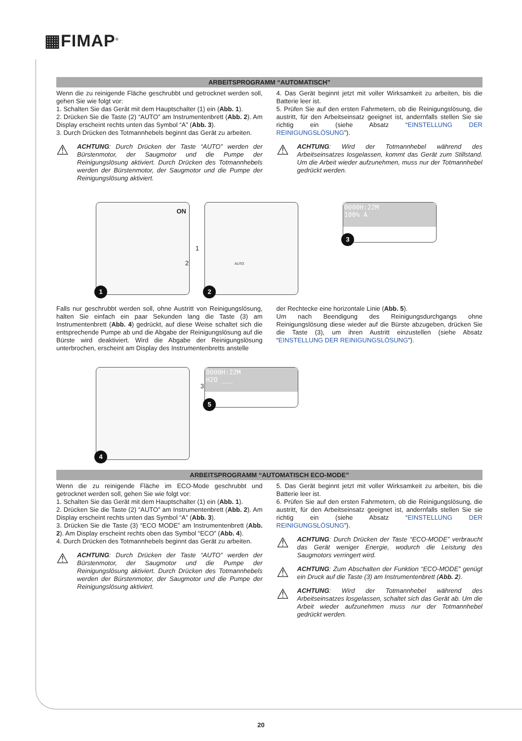▦FIMAP<sup>®</sup>
ARBEITSPROGRAMM “AUTOMATISCH”
Wenn die zu reinigende Fläche geschrubbt und getrocknet werden soll, gehen Sie wie folgt vor:
1. Schalten Sie das Gerät mit dem Hauptschalter (1) ein (Abb. 1).
2. Drücken Sie die Taste (2) “AUTO” am Instrumentenbrett (Abb. 2). Am Display erscheint rechts unten das Symbol “A” (Abb. 3).
3. Durch Drücken des Totmannhebels beginnt das Gerät zu arbeiten.
⚠
ACHTUNG: Durch Drücken der Taste “AUTO” werden der Bürstenmotor, der Saugmotor und die Pumpe der Reinigungslösung aktiviert. Durch Drücken des Totmannhebels werden der Bürstenmotor, der Saugmotor und die Pumpe der Reinigungslösung aktiviert.
4. Das Gerät beginnt jetzt mit voller Wirksamkeit zu arbeiten, bis die Batterie leer ist.
5. Prüfen Sie auf den ersten Fahrmetern, ob die Reinigungslösung, die austritt, für den Arbeitseinsatz geeignet ist, andernfalls stellen Sie sie richtig ein (siehe Absatz “EINSTELLUNG DER REINIGUNGSLÖSUNG”).
⚠
ACHTUNG: Wird der Totmannhebel während des Arbeitseinsatzes losgelassen, kommt das Gerät zum Stillstand. Um die Arbeit wieder aufzunehmen, muss nur der Totmannhebel gedrückt werden.
ON
1
1
2 AUTO
2
0000H:22M
100% A
3
Falls nur geschrubbt werden soll, ohne Austritt von Reinigungslösung, halten Sie einfach ein paar Sekunden lang die Taste (3) am Instrumentenbrett (Abb. 4) gedrückt, auf diese Weise schaltet sich die entsprechende Pumpe ab und die Abgabe der Reinigungslösung auf die Bürste wird deaktiviert. Wird die Abgabe der Reinigungslösung unterbrochen, erscheint am Display des Instrumentenbretts anstelle
der Rechtecke eine horizontale Linie (Abb. 5).
Um nach Beendigung des Reinigungsdurchgangs ohne Reinigungslösung diese wieder auf die Bürste abzugeben, drücken Sie die Taste (3), um ihren Austritt einzustellen (siehe Absatz “EINSTELLUNG DER REINIGUNGSLÖSUNG”).
3
4
0000H:22M
H2O ___
5
ARBEITSPROGRAMM “AUTOMATISCH ECO-MODE”
Wenn die zu reinigende Fläche im ECO-Mode geschrubbt und getrocknet werden soll, gehen Sie wie folgt vor:
1. Schalten Sie das Gerät mit dem Hauptschalter (1) ein (Abb. 1).
2. Drücken Sie die Taste (2) “AUTO” am Instrumentenbrett (Abb. 2). Am Display erscheint rechts unten das Symbol “A” (Abb. 3).
3. Drücken Sie die Taste (3) “ECO MODE” am Instrumentenbrett (Abb. 2). Am Display erscheint rechts oben das Symbol “ECO” (Abb. 4).
4. Durch Drücken des Totmannhebels beginnt das Gerät zu arbeiten.
⚠
ACHTUNG: Durch Drücken der Taste “AUTO” werden der Bürstenmotor, der Saugmotor und die Pumpe der Reinigungslösung aktiviert. Durch Drücken des Totmannhebels werden der Bürstenmotor, der Saugmotor und die Pumpe der Reinigungslösung aktiviert.
5. Das Gerät beginnt jetzt mit voller Wirksamkeit zu arbeiten, bis die Batterie leer ist.
6. Prüfen Sie auf den ersten Fahrmetern, ob die Reinigungslösung, die austritt, für den Arbeitseinsatz geeignet ist, andernfalls stellen Sie sie richtig ein (siehe Absatz “EINSTELLUNG DER REINIGUNGSLÖSUNG”).
⚠
ACHTUNG: Durch Drücken der Taste “ECO-MODE” verbraucht das Gerät weniger Energie, wodurch die Leistung des Saugmotors verringert wird.
⚠
ACHTUNG: Zum Abschalten der Funktion “ECO-MODE” genügt ein Druck auf die Taste (3) am Instrumentenbrett (Abb. 2).
⚠
ACHTUNG: Wird der Totmannhebel während des Arbeitseinsatzes losgelassen, schaltet sich das Gerät ab. Um die Arbeit wieder aufzunehmen muss nur der Totmannhebel gedrückt werden.
20